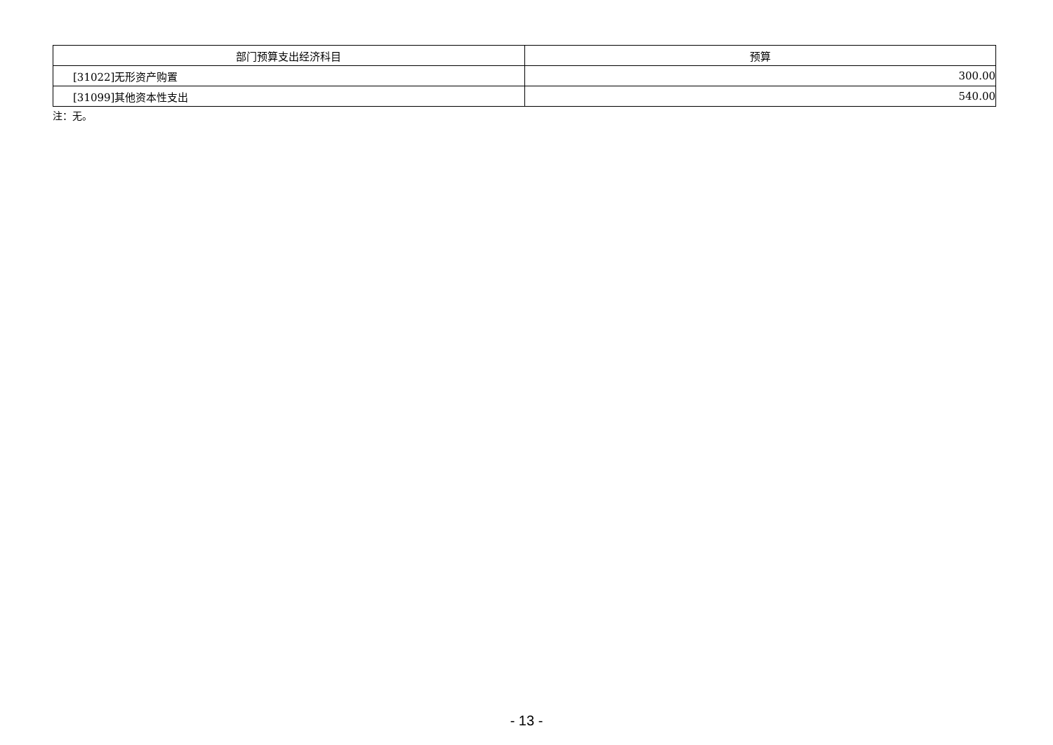| 部门预算支出经济科目 | 预算 |
| --- | --- |
| [31022]无形资产购置 | 300.00 |
| [31099]其他资本性支出 | 540.00 |
注：无。
- 13 -